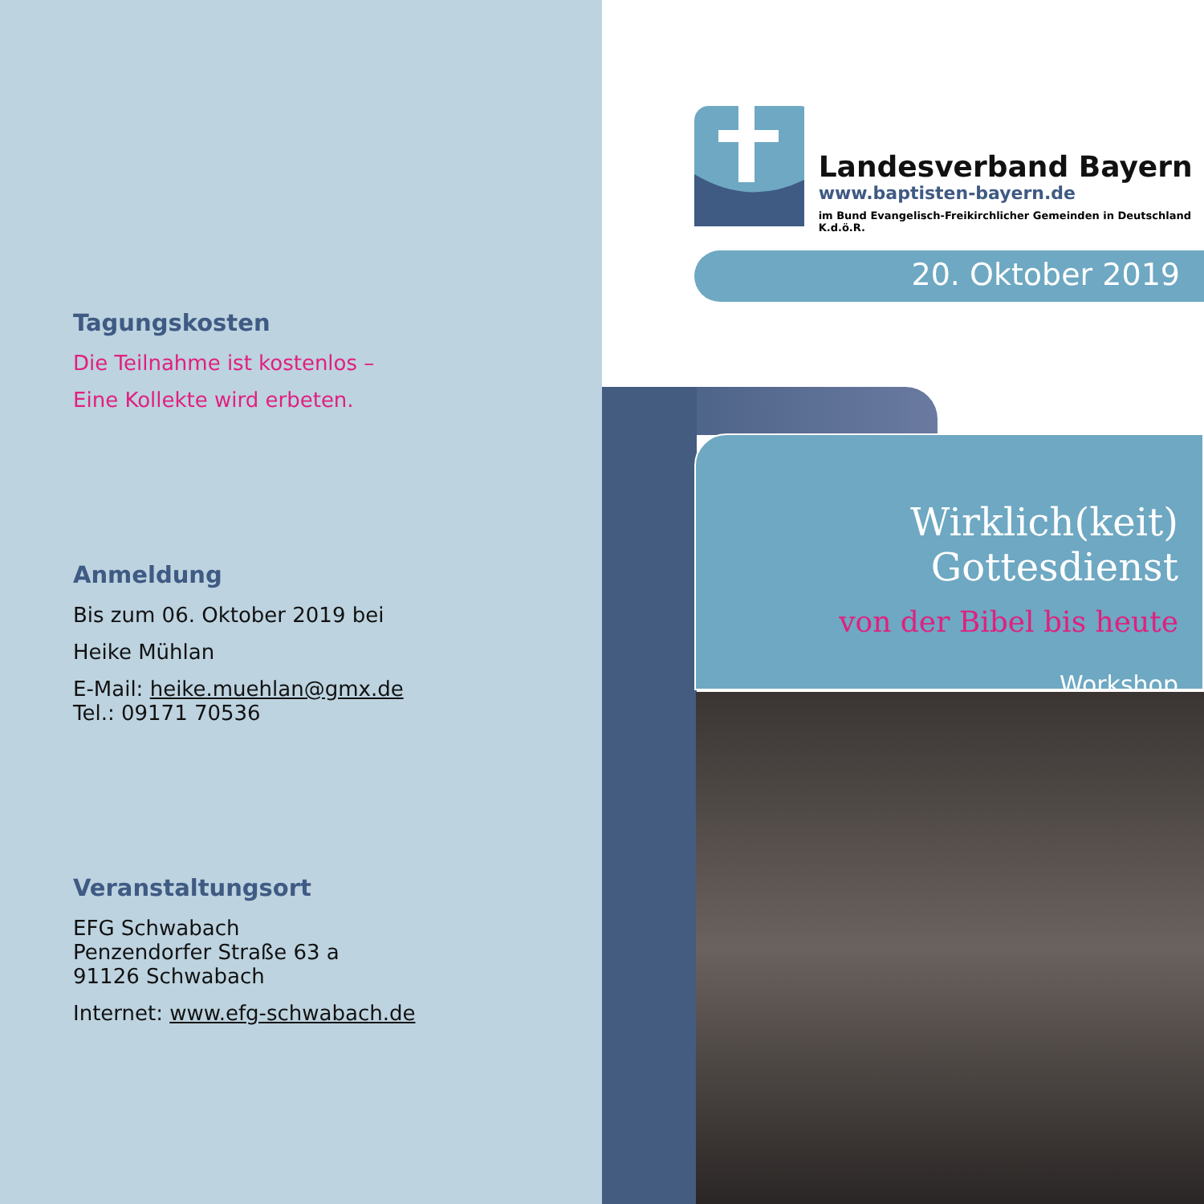Tagungskosten
Die Teilnahme ist kostenlos –
Eine Kollekte wird erbeten.
Anmeldung
Bis zum 06. Oktober 2019 bei
Heike Mühlan
E-Mail: heike.muehlan@gmx.de
Tel.: 09171 70536
Veranstaltungsort
EFG Schwabach
Penzendorfer Straße 63 a
91126 Schwabach
Internet: www.efg-schwabach.de
Landesverband Bayern
www.baptisten-bayern.de
im Bund Evangelisch-Freikirchlicher Gemeinden in Deutschland K.d.ö.R.
20. Oktober 2019
Wirklich(keit) Gottesdienst
von der Bibel bis heute
Workshop